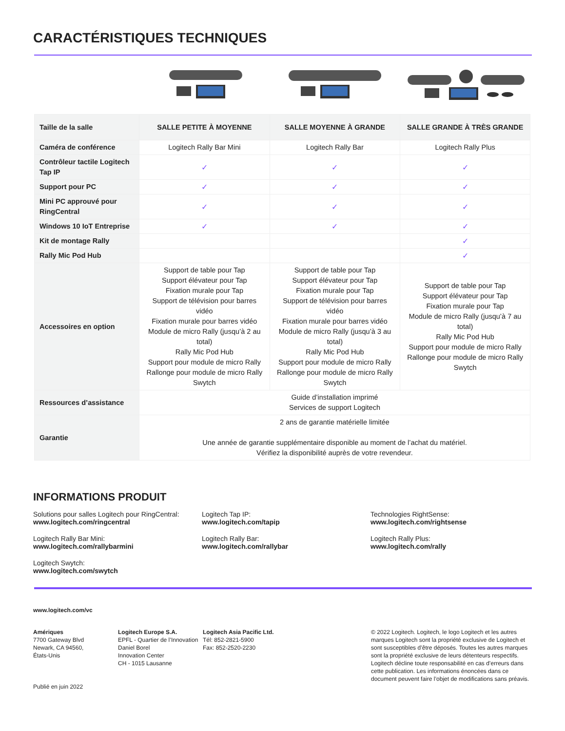CARACTÉRISTIQUES TECHNIQUES
| Taille de la salle | SALLE PETITE À MOYENNE | SALLE MOYENNE À GRANDE | SALLE GRANDE À TRÈS GRANDE |
| --- | --- | --- | --- |
| Caméra de conférence | Logitech Rally Bar Mini | Logitech Rally Bar | Logitech Rally Plus |
| Contrôleur tactile Logitech Tap IP | ✓ | ✓ | ✓ |
| Support pour PC | ✓ | ✓ | ✓ |
| Mini PC approuvé pour RingCentral | ✓ | ✓ | ✓ |
| Windows 10 IoT Entreprise | ✓ | ✓ | ✓ |
| Kit de montage Rally | | | ✓ |
| Rally Mic Pod Hub | | | ✓ |
| Accessoires en option | Support de table pour Tap Support élévateur pour Tap Fixation murale pour Tap Support de télévision pour barres vidéo Fixation murale pour barres vidéo Module de micro Rally (jusqu’à 2 au total) Rally Mic Pod Hub Support pour module de micro Rally Rallonge pour module de micro Rally Swytch | Support de table pour Tap Support élévateur pour Tap Fixation murale pour Tap Support de télévision pour barres vidéo Fixation murale pour barres vidéo Module de micro Rally (jusqu’à 3 au total) Rally Mic Pod Hub Support pour module de micro Rally Rallonge pour module de micro Rally Swytch | Support de table pour Tap Support élévateur pour Tap Fixation murale pour Tap Module de micro Rally (jusqu’à 7 au total) Rally Mic Pod Hub Support pour module de micro Rally Rallonge pour module de micro Rally Swytch |
| Ressources d’assistance | Guide d’installation imprimé Services de support Logitech | | |
| Garantie | 2 ans de garantie matérielle limitée Une année de garantie supplémentaire disponible au moment de l’achat du matériel. Vérifiez la disponibilité auprès de votre revendeur. | | |
INFORMATIONS PRODUIT
Solutions pour salles Logitech pour RingCentral:
www.logitech.com/ringcentral
Logitech Tap IP:
www.logitech.com/tapip
Technologies RightSense:
www.logitech.com/rightsense
Logitech Rally Bar Mini:
www.logitech.com/rallybarmini
Logitech Rally Bar:
www.logitech.com/rallybar
Logitech Rally Plus:
www.logitech.com/rally
Logitech Swytch:
www.logitech.com/swytch
www.logitech.com/vc
Amériques
7700 Gateway Blvd
Newark, CA 94560,
États-Unis
Publié en juin 2022
Logitech Europe S.A.
EPFL - Quartier de l’Innovation Daniel Borel
Innovation Center
CH - 1015 Lausanne
Logitech Asia Pacific Ltd.
Tél: 852-2821-5900
Fax: 852-2520-2230
© 2022 Logitech. Logitech, le logo Logitech et les autres marques Logitech sont la propriété exclusive de Logitech et sont susceptibles d’être déposés. Toutes les autres marques sont la propriété exclusive de leurs détenteurs respectifs. Logitech décline toute responsabilité en cas d’erreurs dans cette publication. Les informations énoncées dans ce document peuvent faire l’objet de modifications sans préavis.